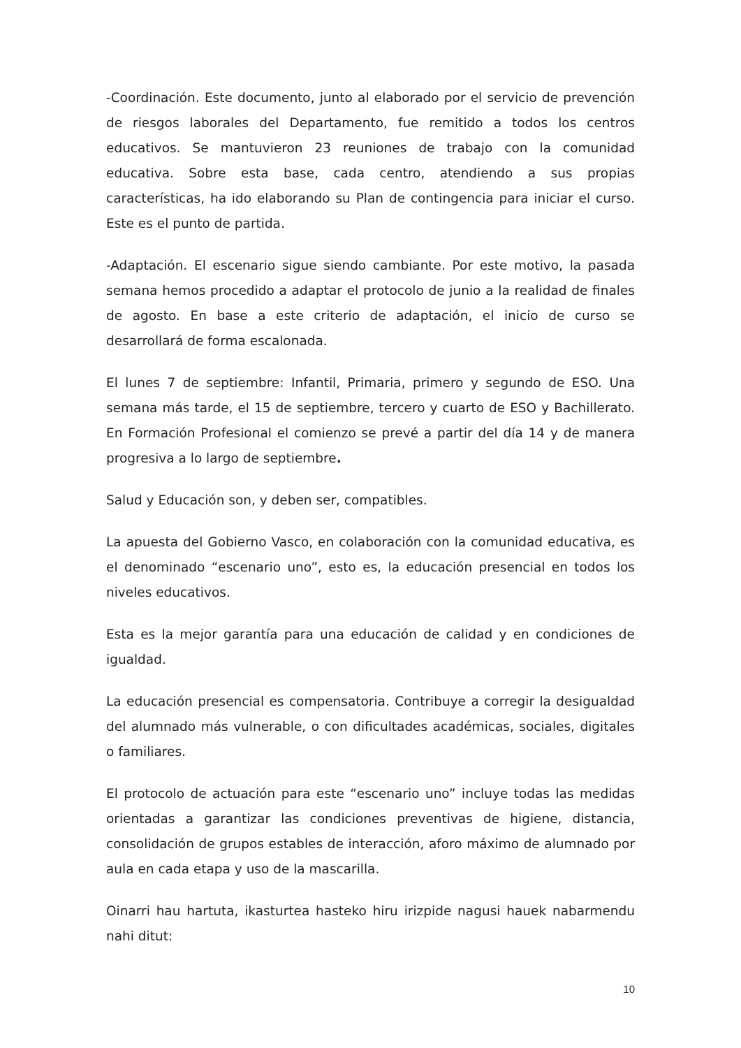-Coordinación. Este documento, junto al elaborado por el servicio de prevención de riesgos laborales del Departamento, fue remitido a todos los centros educativos. Se mantuvieron 23 reuniones de trabajo con la comunidad educativa. Sobre esta base, cada centro, atendiendo a sus propias características, ha ido elaborando su Plan de contingencia para iniciar el curso. Este es el punto de partida.
-Adaptación. El escenario sigue siendo cambiante. Por este motivo, la pasada semana hemos procedido a adaptar el protocolo de junio a la realidad de finales de agosto. En base a este criterio de adaptación, el inicio de curso se desarrollará de forma escalonada.
El lunes 7 de septiembre: Infantil, Primaria, primero y segundo de ESO. Una semana más tarde, el 15 de septiembre, tercero y cuarto de ESO y Bachillerato. En Formación Profesional el comienzo se prevé a partir del día 14 y de manera progresiva a lo largo de septiembre.
Salud y Educación son, y deben ser, compatibles.
La apuesta del Gobierno Vasco, en colaboración con la comunidad educativa, es el denominado “escenario uno”, esto es, la educación presencial en todos los niveles educativos.
Esta es la mejor garantía para una educación de calidad y en condiciones de igualdad.
La educación presencial es compensatoria. Contribuye a corregir la desigualdad del alumnado más vulnerable, o con dificultades académicas, sociales, digitales o familiares.
El protocolo de actuación para este “escenario uno” incluye todas las medidas orientadas a garantizar las condiciones preventivas de higiene, distancia, consolidación de grupos estables de interacción, aforo máximo de alumnado por aula en cada etapa y uso de la mascarilla.
Oinarri hau hartuta, ikasturtea hasteko hiru irizpide nagusi hauek nabarmendu nahi ditut:
10